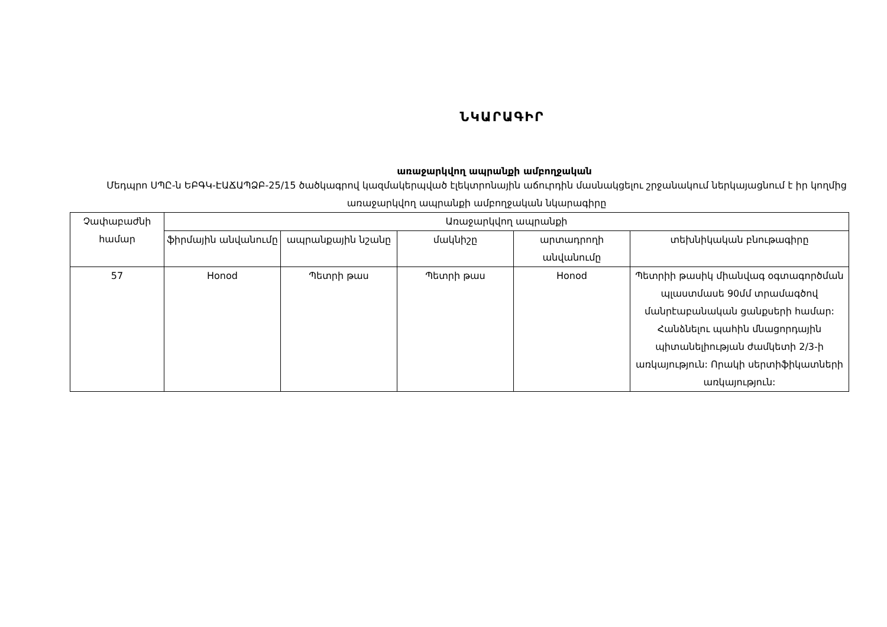ՆԿԱՐԱԳԻՐ
առաջարկվող ապրանքի ամբողջական
Մեդպրո ՍՊԸ-ն ԵԲԳԿ-ԷԱՃԱՊՁԲ-25/15 ծածկագրով կազմակերպված էլեկտրոնային աճուրդին մասնակցելու շրջանակում ներկայացնում է իր կողմից առաջարկվող ապրանքի ամբողջական նկարագիրը
| Չափաբաժնի համար | Առաջարկվող ապրանքի | | | | |
| --- | --- | --- | --- | --- | --- |
| | ֆիրմային անվանումը | ապրանքային նշանը | մակնիշը | արտադրողի անվանումը | տեխնիկական բնութագիրը |
| 57 | Honod | Պետրի թաս | Պետրի թաս | Honod | Պետրիի թասիկ միանվագ օգտագործման պլաստմասե 90մմ տրամագծով մանրէաբանական ցանքսերի համար: Հանձնելու պահին մնացորդային պիտանելիության ժամկետի 2/3-ի առկայություն: Որակի սերտիֆիկատների առկայություն: |